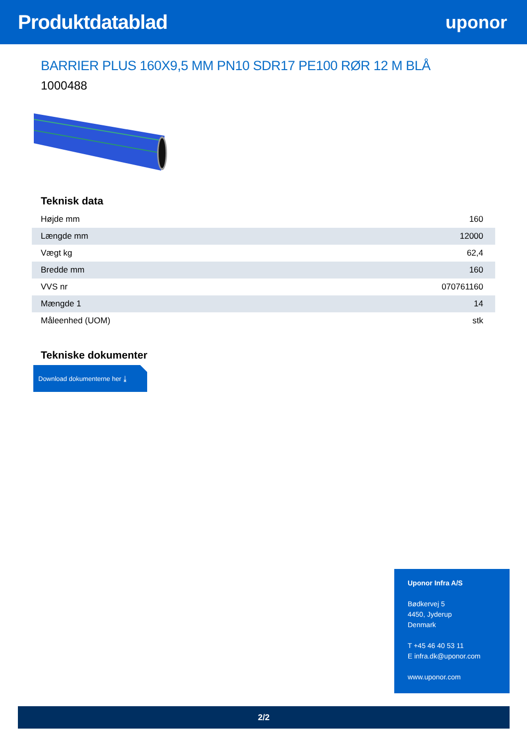Produktdatablad uponor
BARRIER PLUS 160X9,5 MM PN10 SDR17 PE100 RØR 12 M BLÅ
1000488
Teknisk data
| Højde mm | 160 |
| Længde mm | 12000 |
| Vægt kg | 62,4 |
| Bredde mm | 160 |
| VVS nr | 070761160 |
| Mængde 1 | 14 |
| Måleenhed (UOM) | stk |
Tekniske dokumenter
Download dokumenterne her ⤓
Uponor Infra A/S
Bødkervej 5
4450, Jyderup
Denmark
T +45 46 40 53 11
E infra.dk@uponor.com
www.uponor.com
2/2